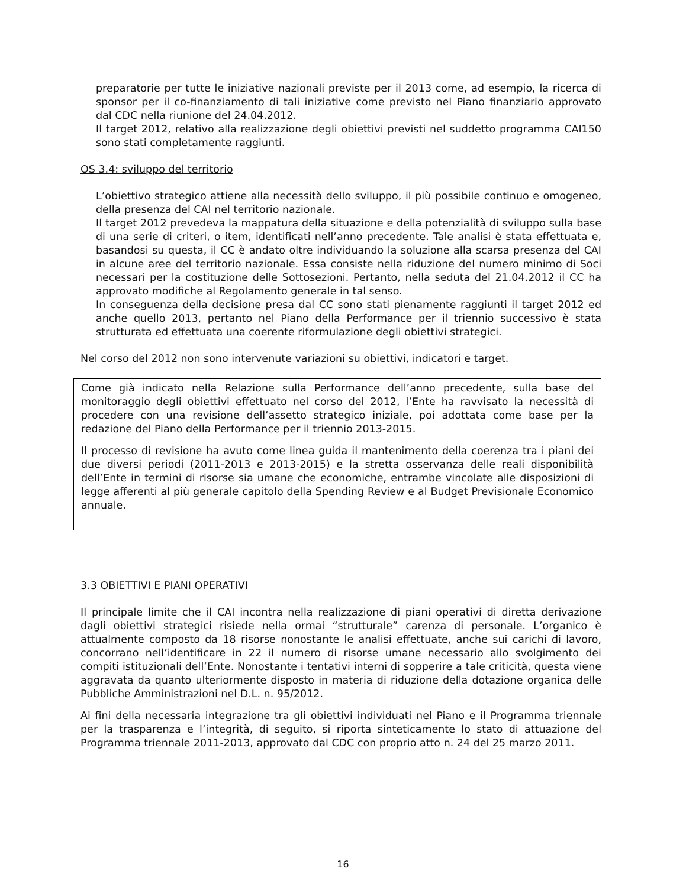preparatorie per tutte le iniziative nazionali previste per il 2013 come, ad esempio, la ricerca di sponsor per il co-finanziamento di tali iniziative come previsto nel Piano finanziario approvato dal CDC nella riunione del 24.04.2012.
Il target 2012, relativo alla realizzazione degli obiettivi previsti nel suddetto programma CAI150 sono stati completamente raggiunti.
OS 3.4: sviluppo del territorio
L’obiettivo strategico attiene alla necessità dello sviluppo, il più possibile continuo e omogeneo, della presenza del CAI nel territorio nazionale.
Il target 2012 prevedeva la mappatura della situazione e della potenzialità di sviluppo sulla base di una serie di criteri, o item, identificati nell’anno precedente. Tale analisi è stata effettuata e, basandosi su questa, il CC è andato oltre individuando la soluzione alla scarsa presenza del CAI in alcune aree del territorio nazionale. Essa consiste nella riduzione del numero minimo di Soci necessari per la costituzione delle Sottosezioni. Pertanto, nella seduta del 21.04.2012 il CC ha approvato modifiche al Regolamento generale in tal senso.
In conseguenza della decisione presa dal CC sono stati pienamente raggiunti il target 2012 ed anche quello 2013, pertanto nel Piano della Performance per il triennio successivo è stata strutturata ed effettuata una coerente riformulazione degli obiettivi strategici.
Nel corso del 2012 non sono intervenute variazioni su obiettivi, indicatori e target.
Come già indicato nella Relazione sulla Performance dell’anno precedente, sulla base del monitoraggio degli obiettivi effettuato nel corso del 2012, l’Ente ha ravvisato la necessità di procedere con una revisione dell’assetto strategico iniziale, poi adottata come base per la redazione del Piano della Performance per il triennio 2013-2015.
Il processo di revisione ha avuto come linea guida il mantenimento della coerenza tra i piani dei due diversi periodi (2011-2013 e 2013-2015) e la stretta osservanza delle reali disponibilità dell’Ente in termini di risorse sia umane che economiche, entrambe vincolate alle disposizioni di legge afferenti al più generale capitolo della Spending Review e al Budget Previsionale Economico annuale.
3.3 OBIETTIVI E PIANI OPERATIVI
Il principale limite che il CAI incontra nella realizzazione di piani operativi di diretta derivazione dagli obiettivi strategici risiede nella ormai “strutturale” carenza di personale. L’organico è attualmente composto da 18 risorse nonostante le analisi effettuate, anche sui carichi di lavoro, concorrano nell’identificare in 22 il numero di risorse umane necessario allo svolgimento dei compiti istituzionali dell’Ente. Nonostante i tentativi interni di sopperire a tale criticità, questa viene aggravata da quanto ulteriormente disposto in materia di riduzione della dotazione organica delle Pubbliche Amministrazioni nel D.L. n. 95/2012.
Ai fini della necessaria integrazione tra gli obiettivi individuati nel Piano e il Programma triennale per la trasparenza e l’integrità, di seguito, si riporta sinteticamente lo stato di attuazione del Programma triennale 2011-2013, approvato dal CDC con proprio atto n. 24 del 25 marzo 2011.
16